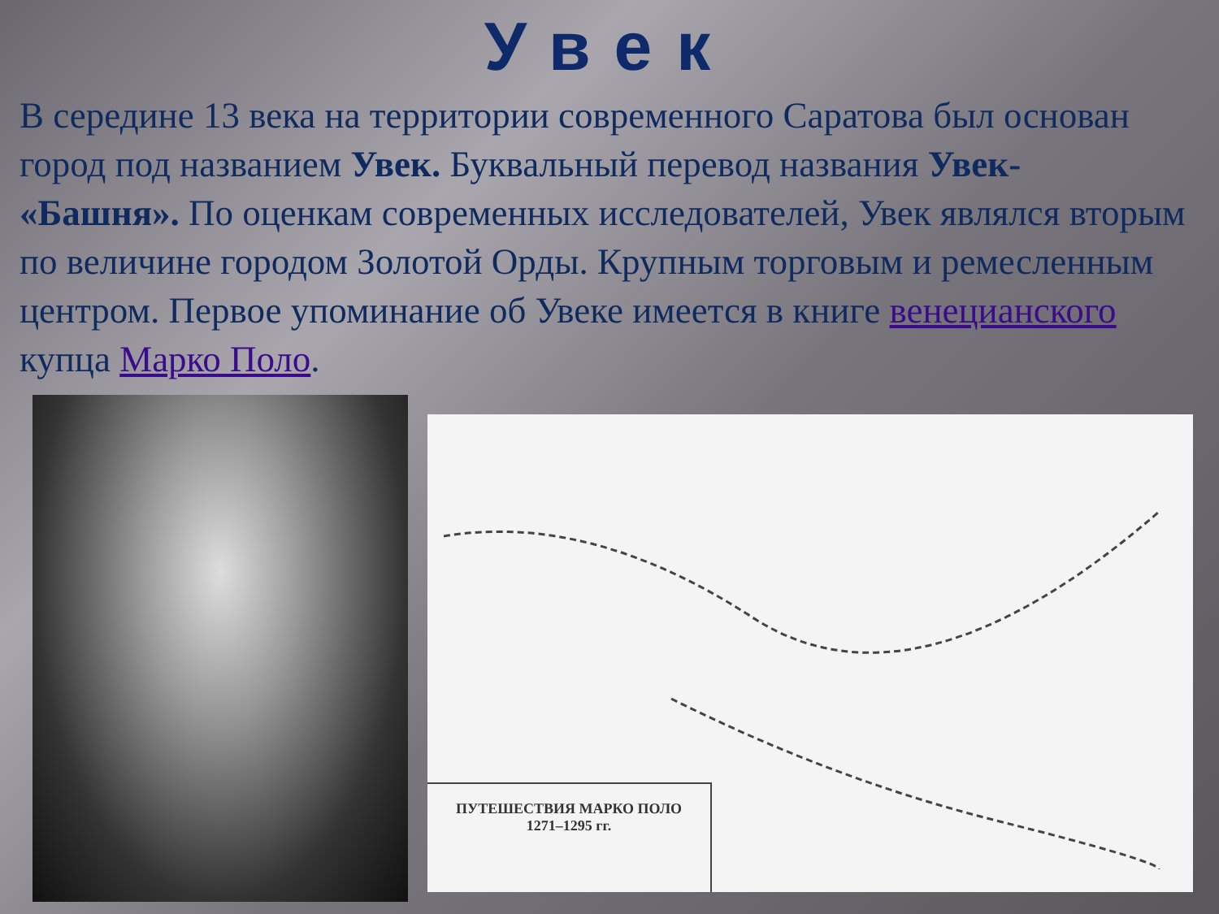Увек
В середине 13 века на территории современного Саратова был основан город под названием Увек. Буквальный перевод названия Увек- «Башня». По оценкам современных исследователей, Увек являлся вторым по величине городом Золотой Орды. Крупным торговым и ремесленным центром. Первое упоминание об Увеке имеется в книге венецианского купца Марко Поло.
ПУТЕШЕСТВИЯ МАРКО ПОЛО
1271–1295 гг.